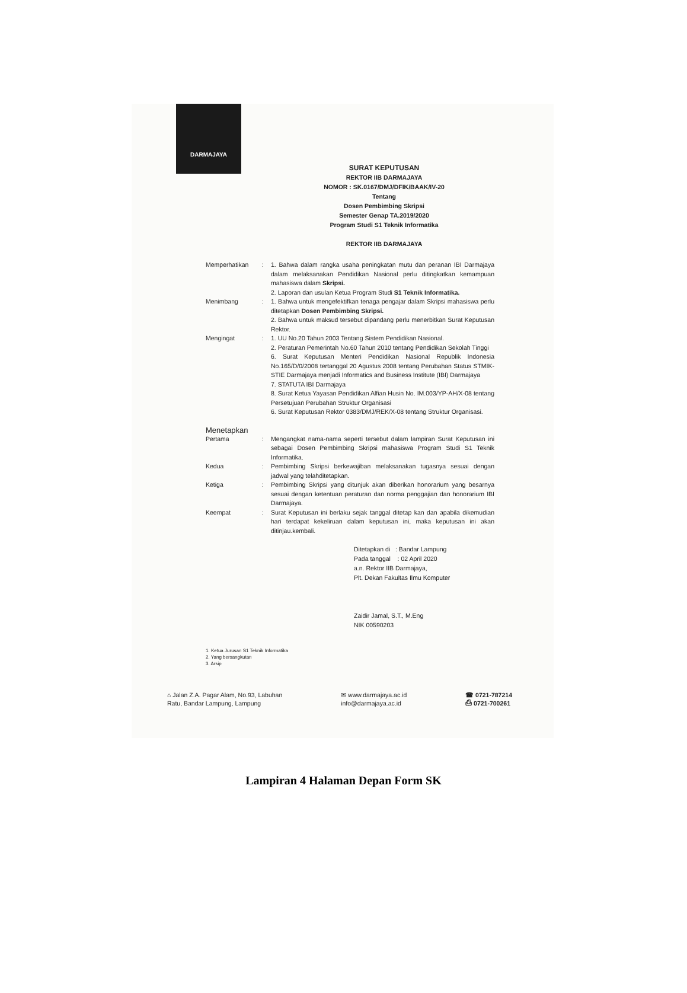DARMAJAYA
SURAT KEPUTUSAN
REKTOR IIB DARMAJAYA
NOMOR : SK.0167/DMJ/DFIK/BAAK/IV-20
Tentang
Dosen Pembimbing Skripsi
Semester Genap TA.2019/2020
Program Studi S1 Teknik Informatika
REKTOR IIB DARMAJAYA
Memperhatikan : 1. Bahwa dalam rangka usaha peningkatan mutu dan peranan IBI Darmajaya dalam melaksanakan Pendidikan Nasional perlu ditingkatkan kemampuan mahasiswa dalam Skripsi.
2. Laporan dan usulan Ketua Program Studi S1 Teknik Informatika.
Menimbang : 1. Bahwa untuk mengefektifkan tenaga pengajar dalam Skripsi mahasiswa perlu ditetapkan Dosen Pembimbing Skripsi.
2. Bahwa untuk maksud tersebut dipandang perlu menerbitkan Surat Keputusan Rektor.
Mengingat : 1. UU No.20 Tahun 2003 Tentang Sistem Pendidikan Nasional.
2. Peraturan Pemerintah No.60 Tahun 2010 tentang Pendidikan Sekolah Tinggi
6. Surat Keputusan Menteri Pendidikan Nasional Republik Indonesia No.165/D/0/2008 tertanggal 20 Agustus 2008 tentang Perubahan Status STMIK-STIE Darmajaya menjadi Informatics and Business Institute (IBI) Darmajaya
7. STATUTA IBI Darmajaya
8. Surat Ketua Yayasan Pendidikan Alfian Husin No. IM.003/YP-AH/X-08 tentang Persetujuan Perubahan Struktur Organisasi
6. Surat Keputusan Rektor 0383/DMJ/REK/X-08 tentang Struktur Organisasi.
Menetapkan
Pertama : Mengangkat nama-nama seperti tersebut dalam lampiran Surat Keputusan ini sebagai Dosen Pembimbing Skripsi mahasiswa Program Studi S1 Teknik Informatika.
Kedua : Pembimbing Skripsi berkewajiban melaksanakan tugasnya sesuai dengan jadwal yang telahditetapkan.
Ketiga : Pembimbing Skripsi yang ditunjuk akan diberikan honorarium yang besarnya sesuai dengan ketentuan peraturan dan norma penggajian dan honorarium IBI Darmajaya.
Keempat : Surat Keputusan ini berlaku sejak tanggal ditetap kan dan apabila dikemudian hari terdapat kekeliruan dalam keputusan ini, maka keputusan ini akan ditinjau.kembali.
Ditetapkan di : Bandar Lampung
Pada tanggal : 02 April 2020
a.n. Rektor IIB Darmajaya,
Plt. Dekan Fakultas Ilmu Komputer
Zaidir Jamal, S.T., M.Eng
NIK 00590203
1. Ketua Jurusan S1 Teknik Informatika
2. Yang bersangkutan
3. Arsip
⌂ Jalan Z.A. Pagar Alam, No.93, Labuhan
Ratu, Bandar Lampung, Lampung
✉ www.darmajaya.ac.id
info@darmajaya.ac.id
☎ 0721-787214
⎙ 0721-700261
Lampiran 4 Halaman Depan Form SK